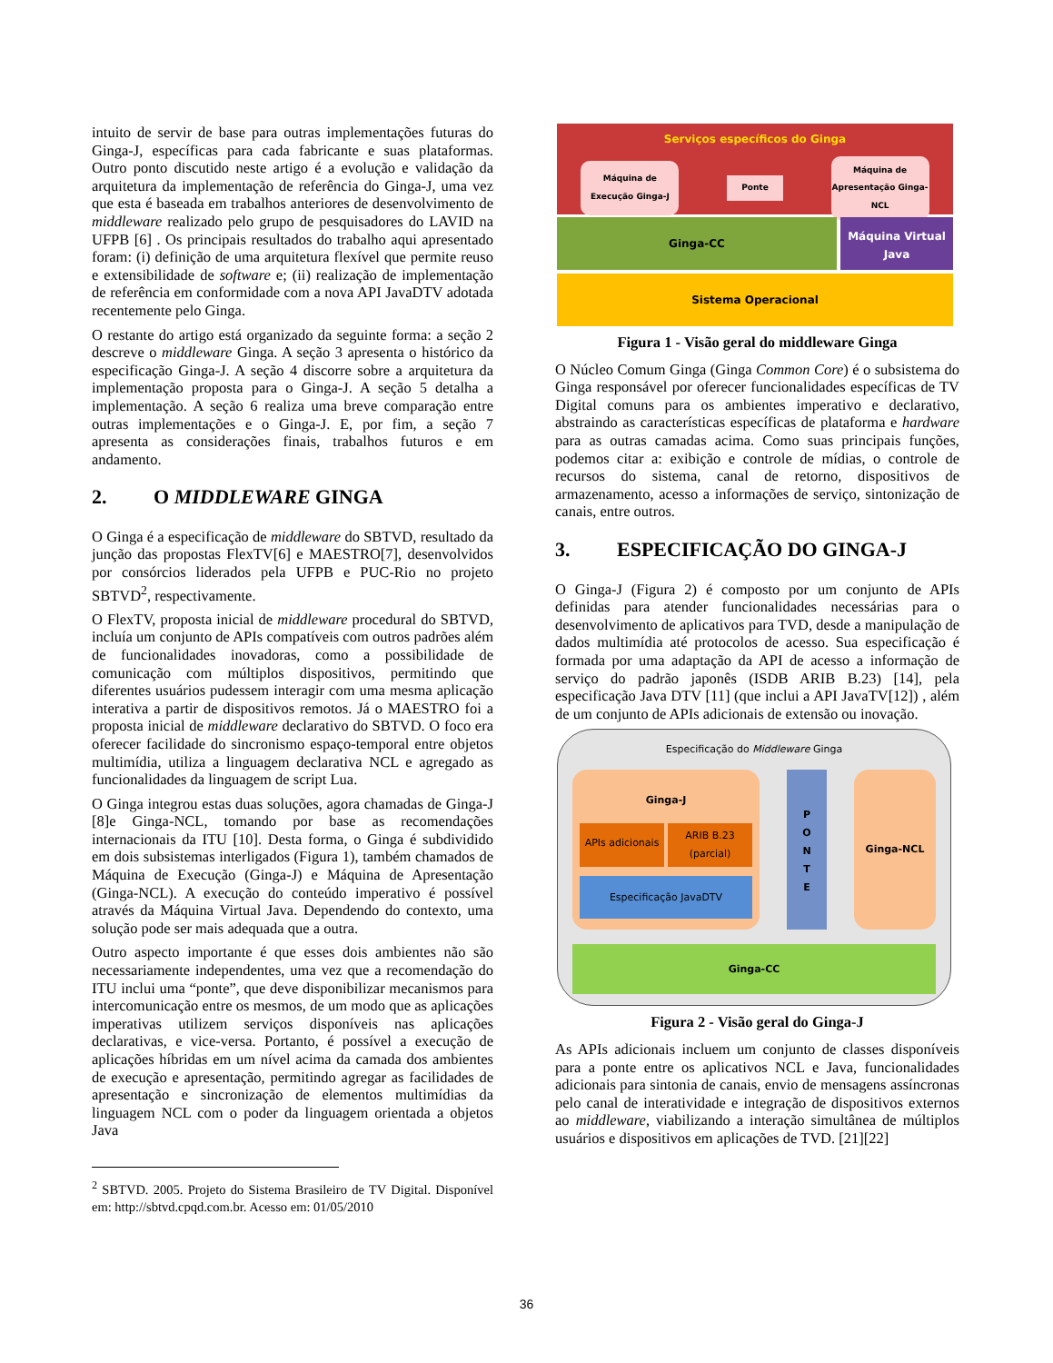intuito de servir de base para outras implementações futuras do Ginga-J, específicas para cada fabricante e suas plataformas. Outro ponto discutido neste artigo é a evolução e validação da arquitetura da implementação de referência do Ginga-J, uma vez que esta é baseada em trabalhos anteriores de desenvolvimento de middleware realizado pelo grupo de pesquisadores do LAVID na UFPB [6] . Os principais resultados do trabalho aqui apresentado foram: (i) definição de uma arquitetura flexível que permite reuso e extensibilidade de software e; (ii) realização de implementação de referência em conformidade com a nova API JavaDTV adotada recentemente pelo Ginga.
O restante do artigo está organizado da seguinte forma: a seção 2 descreve o middleware Ginga. A seção 3 apresenta o histórico da especificação Ginga-J. A seção 4 discorre sobre a arquitetura da implementação proposta para o Ginga-J. A seção 5 detalha a implementação. A seção 6 realiza uma breve comparação entre outras implementações e o Ginga-J. E, por fim, a seção 7 apresenta as considerações finais, trabalhos futuros e em andamento.
2. O MIDDLEWARE GINGA
O Ginga é a especificação de middleware do SBTVD, resultado da junção das propostas FlexTV[6] e MAESTRO[7], desenvolvidos por consórcios liderados pela UFPB e PUC-Rio no projeto SBTVD<sup>2</sup>, respectivamente.
O FlexTV, proposta inicial de middleware procedural do SBTVD, incluía um conjunto de APIs compatíveis com outros padrões além de funcionalidades inovadoras, como a possibilidade de comunicação com múltiplos dispositivos, permitindo que diferentes usuários pudessem interagir com uma mesma aplicação interativa a partir de dispositivos remotos. Já o MAESTRO foi a proposta inicial de middleware declarativo do SBTVD. O foco era oferecer facilidade do sincronismo espaço-temporal entre objetos multimídia, utiliza a linguagem declarativa NCL e agregado as funcionalidades da linguagem de script Lua.
O Ginga integrou estas duas soluções, agora chamadas de Ginga-J [8]e Ginga-NCL, tomando por base as recomendações internacionais da ITU [10]. Desta forma, o Ginga é subdividido em dois subsistemas interligados (Figura 1), também chamados de Máquina de Execução (Ginga-J) e Máquina de Apresentação (Ginga-NCL). A execução do conteúdo imperativo é possível através da Máquina Virtual Java. Dependendo do contexto, uma solução pode ser mais adequada que a outra.
Outro aspecto importante é que esses dois ambientes não são necessariamente independentes, uma vez que a recomendação do ITU inclui uma “ponte”, que deve disponibilizar mecanismos para intercomunicação entre os mesmos, de um modo que as aplicações imperativas utilizem serviços disponíveis nas aplicações declarativas, e vice-versa. Portanto, é possível a execução de aplicações híbridas em um nível acima da camada dos ambientes de execução e apresentação, permitindo agregar as facilidades de apresentação e sincronização de elementos multimídias da linguagem NCL com o poder da linguagem orientada a objetos Java
<sup>2</sup> SBTVD. 2005. Projeto do Sistema Brasileiro de TV Digital. Disponível em: http://sbtvd.cpqd.com.br. Acesso em: 01/05/2010
Serviços específicos do Ginga
Máquina de Execução Ginga-J
Ponte
Máquina de Apresentação Ginga-NCL
Ginga-CC
Máquina Virtual Java
Sistema Operacional
Figura 1 - Visão geral do middleware Ginga
O Núcleo Comum Ginga (Ginga Common Core) é o subsistema do Ginga responsável por oferecer funcionalidades específicas de TV Digital comuns para os ambientes imperativo e declarativo, abstraindo as características específicas de plataforma e hardware para as outras camadas acima. Como suas principais funções, podemos citar a: exibição e controle de mídias, o controle de recursos do sistema, canal de retorno, dispositivos de armazenamento, acesso a informações de serviço, sintonização de canais, entre outros.
3. ESPECIFICAÇÃO DO GINGA-J
O Ginga-J (Figura 2) é composto por um conjunto de APIs definidas para atender funcionalidades necessárias para o desenvolvimento de aplicativos para TVD, desde a manipulação de dados multimídia até protocolos de acesso. Sua especificação é formada por uma adaptação da API de acesso a informação de serviço do padrão japonês (ISDB ARIB B.23) [14], pela especificação Java DTV [11] (que inclui a API JavaTV[12]) , além de um conjunto de APIs adicionais de extensão ou inovação.
Especificação do Middleware Ginga
Ginga-J
APIs adicionais
ARIB B.23 (parcial)
Especificação JavaDTV
P
O
N
T
E
Ginga-NCL
Ginga-CC
Figura 2 - Visão geral do Ginga-J
As APIs adicionais incluem um conjunto de classes disponíveis para a ponte entre os aplicativos NCL e Java, funcionalidades adicionais para sintonia de canais, envio de mensagens assíncronas pelo canal de interatividade e integração de dispositivos externos ao middleware, viabilizando a interação simultânea de múltiplos usuários e dispositivos em aplicações de TVD. [21][22]
36